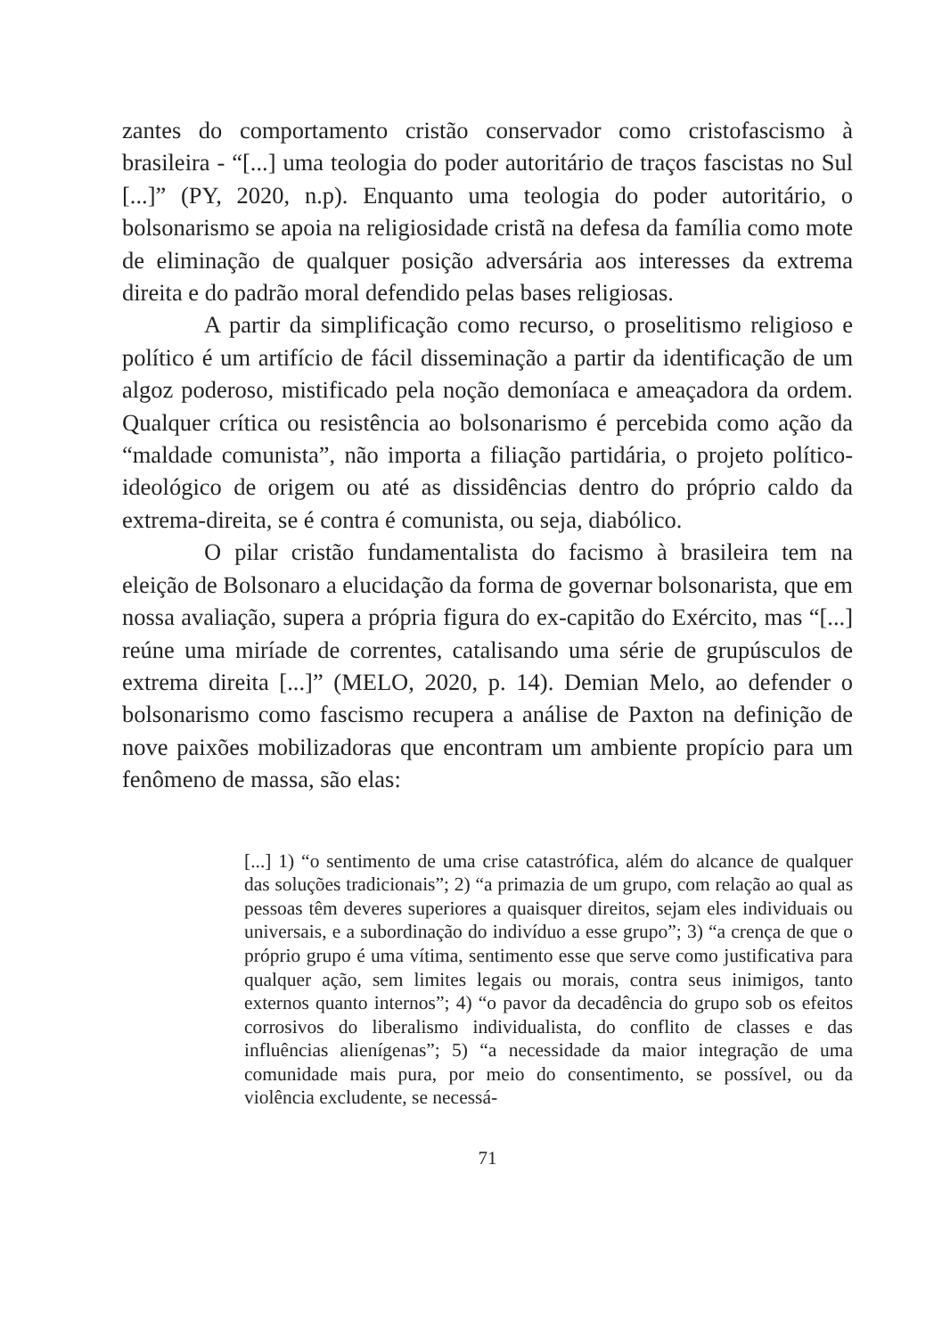zantes do comportamento cristão conservador como cristofascismo à brasileira - “[...] uma teologia do poder autoritário de traços fascistas no Sul [...]” (PY, 2020, n.p). Enquanto uma teologia do poder autoritário, o bolsonarismo se apoia na religiosidade cristã na defesa da família como mote de eliminação de qualquer posição adversária aos interesses da extrema direita e do padrão moral defendido pelas bases religiosas.
A partir da simplificação como recurso, o proselitismo religioso e político é um artifício de fácil disseminação a partir da identificação de um algoz poderoso, mistificado pela noção demoníaca e ameaçadora da ordem. Qualquer crítica ou resistência ao bolsonarismo é percebida como ação da “maldade comunista”, não importa a filiação partidária, o projeto político-ideológico de origem ou até as dissidências dentro do próprio caldo da extrema-direita, se é contra é comunista, ou seja, diabólico.
O pilar cristão fundamentalista do facismo à brasileira tem na eleição de Bolsonaro a elucidação da forma de governar bolsonarista, que em nossa avaliação, supera a própria figura do ex-capitão do Exército, mas “[...] reúne uma miríade de correntes, catalisando uma série de grupúsculos de extrema direita [...]” (MELO, 2020, p. 14). Demian Melo, ao defender o bolsonarismo como fascismo recupera a análise de Paxton na definição de nove paixões mobilizadoras que encontram um ambiente propício para um fenômeno de massa, são elas:
[...] 1) “o sentimento de uma crise catastrófica, além do alcance de qualquer das soluções tradicionais”; 2) “a primazia de um grupo, com relação ao qual as pessoas têm deveres superiores a quaisquer direitos, sejam eles individuais ou universais, e a subordinação do indivíduo a esse grupo”; 3) “a crença de que o próprio grupo é uma vítima, sentimento esse que serve como justificativa para qualquer ação, sem limites legais ou morais, contra seus inimigos, tanto externos quanto internos”; 4) “o pavor da decadência do grupo sob os efeitos corrosivos do liberalismo individualista, do conflito de classes e das influências alienígenas”; 5) “a necessidade da maior integração de uma comunidade mais pura, por meio do consentimento, se possível, ou da violência excludente, se necessá-
71